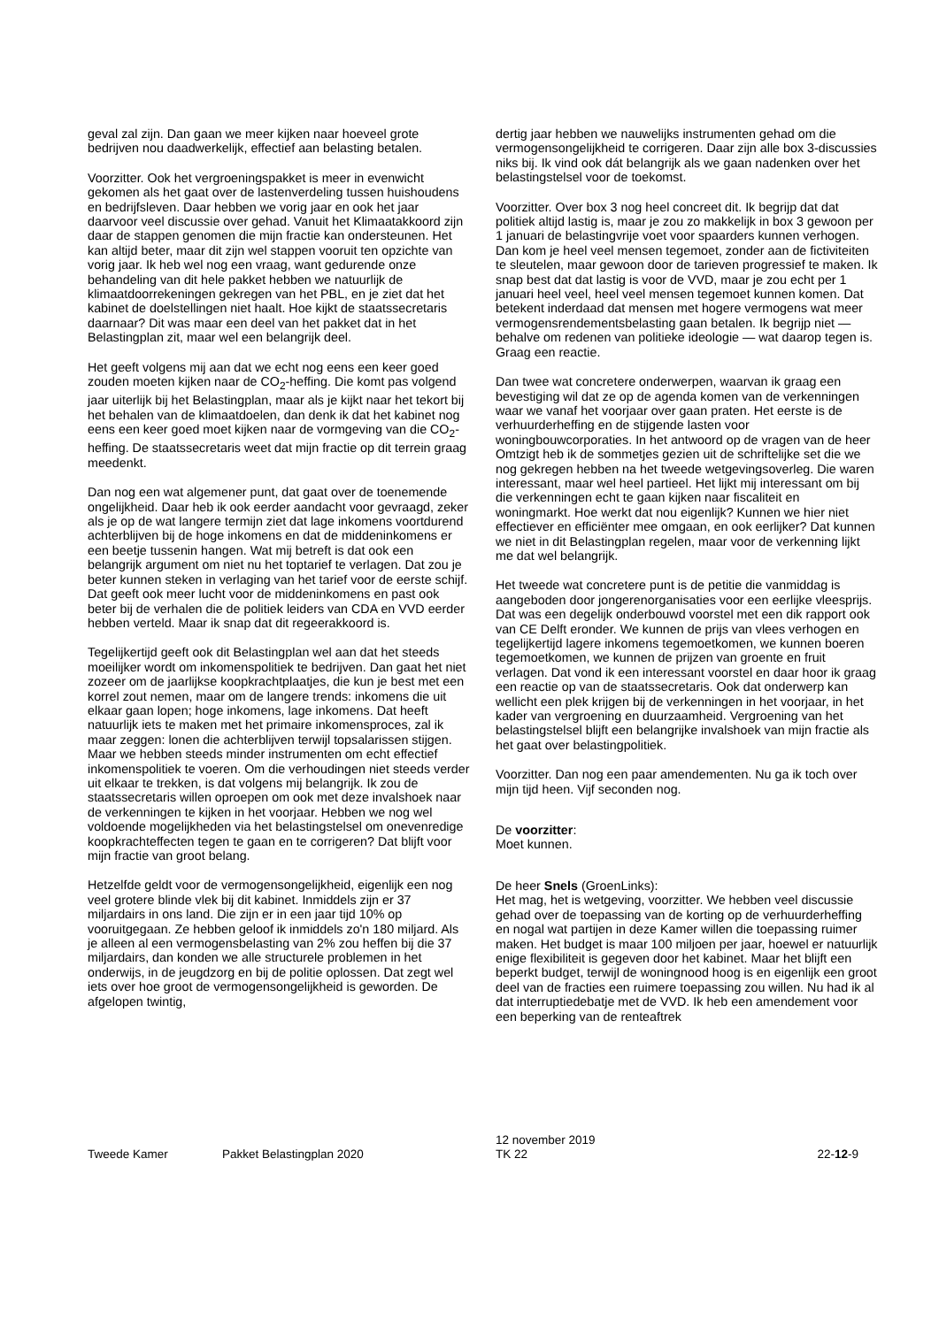geval zal zijn. Dan gaan we meer kijken naar hoeveel grote bedrijven nou daadwerkelijk, effectief aan belasting betalen.
Voorzitter. Ook het vergroeningspakket is meer in evenwicht gekomen als het gaat over de lastenverdeling tussen huishoudens en bedrijfsleven. Daar hebben we vorig jaar en ook het jaar daarvoor veel discussie over gehad. Vanuit het Klimaatakkoord zijn daar de stappen genomen die mijn fractie kan ondersteunen. Het kan altijd beter, maar dit zijn wel stappen vooruit ten opzichte van vorig jaar. Ik heb wel nog een vraag, want gedurende onze behandeling van dit hele pakket hebben we natuurlijk de klimaatdoorrekeningen gekregen van het PBL, en je ziet dat het kabinet de doelstellingen niet haalt. Hoe kijkt de staatssecretaris daarnaar? Dit was maar een deel van het pakket dat in het Belastingplan zit, maar wel een belangrijk deel.
Het geeft volgens mij aan dat we echt nog eens een keer goed zouden moeten kijken naar de CO<sub>2</sub>-heffing. Die komt pas volgend jaar uiterlijk bij het Belastingplan, maar als je kijkt naar het tekort bij het behalen van de klimaatdoelen, dan denk ik dat het kabinet nog eens een keer goed moet kijken naar de vormgeving van die CO<sub>2</sub>-heffing. De staatssecretaris weet dat mijn fractie op dit terrein graag meedenkt.
Dan nog een wat algemener punt, dat gaat over de toenemende ongelijkheid. Daar heb ik ook eerder aandacht voor gevraagd, zeker als je op de wat langere termijn ziet dat lage inkomens voortdurend achterblijven bij de hoge inkomens en dat de middeninkomens er een beetje tussenin hangen. Wat mij betreft is dat ook een belangrijk argument om niet nu het toptarief te verlagen. Dat zou je beter kunnen steken in verlaging van het tarief voor de eerste schijf. Dat geeft ook meer lucht voor de middeninkomens en past ook beter bij de verhalen die de politiek leiders van CDA en VVD eerder hebben verteld. Maar ik snap dat dit regeerakkoord is.
Tegelijkertijd geeft ook dit Belastingplan wel aan dat het steeds moeilijker wordt om inkomenspolitiek te bedrijven. Dan gaat het niet zozeer om de jaarlijkse koopkrachtplaatjes, die kun je best met een korrel zout nemen, maar om de langere trends: inkomens die uit elkaar gaan lopen; hoge inkomens, lage inkomens. Dat heeft natuurlijk iets te maken met het primaire inkomensproces, zal ik maar zeggen: lonen die achterblijven terwijl topsalarissen stijgen. Maar we hebben steeds minder instrumenten om echt effectief inkomenspolitiek te voeren. Om die verhoudingen niet steeds verder uit elkaar te trekken, is dat volgens mij belangrijk. Ik zou de staatssecretaris willen oproepen om ook met deze invalshoek naar de verkenningen te kijken in het voorjaar. Hebben we nog wel voldoende mogelijkheden via het belastingstelsel om onevenredige koopkrachteffecten tegen te gaan en te corrigeren? Dat blijft voor mijn fractie van groot belang.
Hetzelfde geldt voor de vermogensongelijkheid, eigenlijk een nog veel grotere blinde vlek bij dit kabinet. Inmiddels zijn er 37 miljardairs in ons land. Die zijn er in een jaar tijd 10% op vooruitgegaan. Ze hebben geloof ik inmiddels zo'n 180 miljard. Als je alleen al een vermogensbelasting van 2% zou heffen bij die 37 miljardairs, dan konden we alle structurele problemen in het onderwijs, in de jeugdzorg en bij de politie oplossen. Dat zegt wel iets over hoe groot de vermogensongelijkheid is geworden. De afgelopen twintig,
dertig jaar hebben we nauwelijks instrumenten gehad om die vermogensongelijkheid te corrigeren. Daar zijn alle box 3-discussies niks bij. Ik vind ook dát belangrijk als we gaan nadenken over het belastingstelsel voor de toekomst.
Voorzitter. Over box 3 nog heel concreet dit. Ik begrijp dat dat politiek altijd lastig is, maar je zou zo makkelijk in box 3 gewoon per 1 januari de belastingvrije voet voor spaarders kunnen verhogen. Dan kom je heel veel mensen tegemoet, zonder aan de fictiviteiten te sleutelen, maar gewoon door de tarieven progressief te maken. Ik snap best dat dat lastig is voor de VVD, maar je zou echt per 1 januari heel veel, heel veel mensen tegemoet kunnen komen. Dat betekent inderdaad dat mensen met hogere vermogens wat meer vermogensrendementsbelasting gaan betalen. Ik begrijp niet — behalve om redenen van politieke ideologie — wat daarop tegen is. Graag een reactie.
Dan twee wat concretere onderwerpen, waarvan ik graag een bevestiging wil dat ze op de agenda komen van de verkenningen waar we vanaf het voorjaar over gaan praten. Het eerste is de verhuurderheffing en de stijgende lasten voor woningbouwcorporaties. In het antwoord op de vragen van de heer Omtzigt heb ik de sommetjes gezien uit de schriftelijke set die we nog gekregen hebben na het tweede wetgevingsoverleg. Die waren interessant, maar wel heel partieel. Het lijkt mij interessant om bij die verkenningen echt te gaan kijken naar fiscaliteit en woningmarkt. Hoe werkt dat nou eigenlijk? Kunnen we hier niet effectiever en efficiënter mee omgaan, en ook eerlijker? Dat kunnen we niet in dit Belastingplan regelen, maar voor de verkenning lijkt me dat wel belangrijk.
Het tweede wat concretere punt is de petitie die vanmiddag is aangeboden door jongerenorganisaties voor een eerlijke vleesprijs. Dat was een degelijk onderbouwd voorstel met een dik rapport ook van CE Delft eronder. We kunnen de prijs van vlees verhogen en tegelijkertijd lagere inkomens tegemoetkomen, we kunnen boeren tegemoetkomen, we kunnen de prijzen van groente en fruit verlagen. Dat vond ik een interessant voorstel en daar hoor ik graag een reactie op van de staatssecretaris. Ook dat onderwerp kan wellicht een plek krijgen bij de verkenningen in het voorjaar, in het kader van vergroening en duurzaamheid. Vergroening van het belastingstelsel blijft een belangrijke invalshoek van mijn fractie als het gaat over belastingpolitiek.
Voorzitter. Dan nog een paar amendementen. Nu ga ik toch over mijn tijd heen. Vijf seconden nog.
De voorzitter:
Moet kunnen.
De heer Snels (GroenLinks):
Het mag, het is wetgeving, voorzitter. We hebben veel discussie gehad over de toepassing van de korting op de verhuurderheffing en nogal wat partijen in deze Kamer willen die toepassing ruimer maken. Het budget is maar 100 miljoen per jaar, hoewel er natuurlijk enige flexibiliteit is gegeven door het kabinet. Maar het blijft een beperkt budget, terwijl de woningnood hoog is en eigenlijk een groot deel van de fracties een ruimere toepassing zou willen. Nu had ik al dat interruptiedebatje met de VVD. Ik heb een amendement voor een beperking van de renteaftrek
Tweede Kamer Pakket Belastingplan 2020
12 november 2019
TK 22
22-12-9